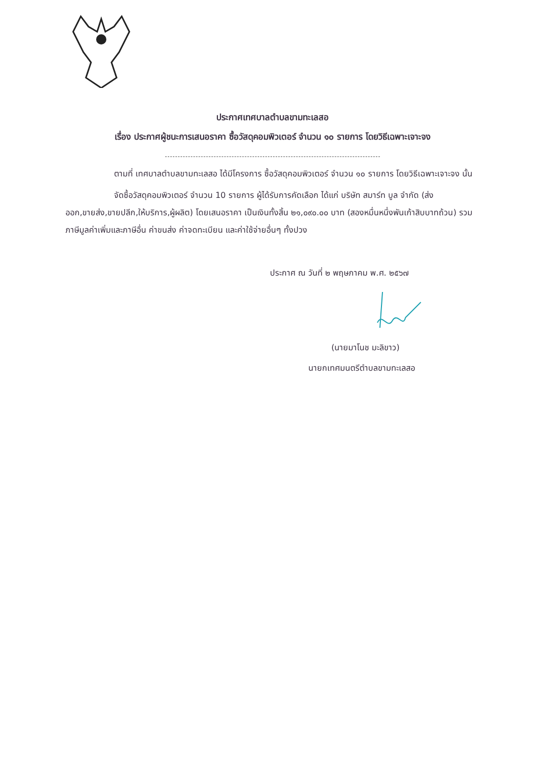ประกาศเทศบาลตำบลขามทะเลสอ
เรื่อง ประกาศผู้ชนะการเสนอราคา ซื้อวัสดุคอมพิวเตอร์ จำนวน ๑๐ รายการ โดยวิธีเฉพาะเจาะจง
ตามที่ เทศบาลตำบลขามทะเลสอ ได้มีโครงการ ซื้อวัสดุคอมพิวเตอร์ จำนวน ๑๐ รายการ โดยวิธีเฉพาะเจาะจง นั้น
จัดซื้อวัสดุคอมพิวเตอร์ จำนวน 10 รายการ ผู้ได้รับการคัดเลือก ได้แก่ บริษัท สมาร์ท บูล จำกัด (ส่งออก,ขายส่ง,ขายปลีก,ให้บริการ,ผู้ผลิต) โดยเสนอราคา เป็นเงินทั้งสิ้น ๒๑,๐๙๐.๐๐ บาท (สองหมื่นหนึ่งพันเก้าสิบบาทถ้วน) รวมภาษีมูลค่าเพิ่มและภาษีอื่น ค่าขนส่ง ค่าจดทะเบียน และค่าใช้จ่ายอื่นๆ ทั้งปวง
ประกาศ ณ วันที่ ๒ พฤษภาคม พ.ศ. ๒๕๖๗
(นายมาโนช มะลิขาว)
นายกเทศมนตรีตำบลขามทะเลสอ